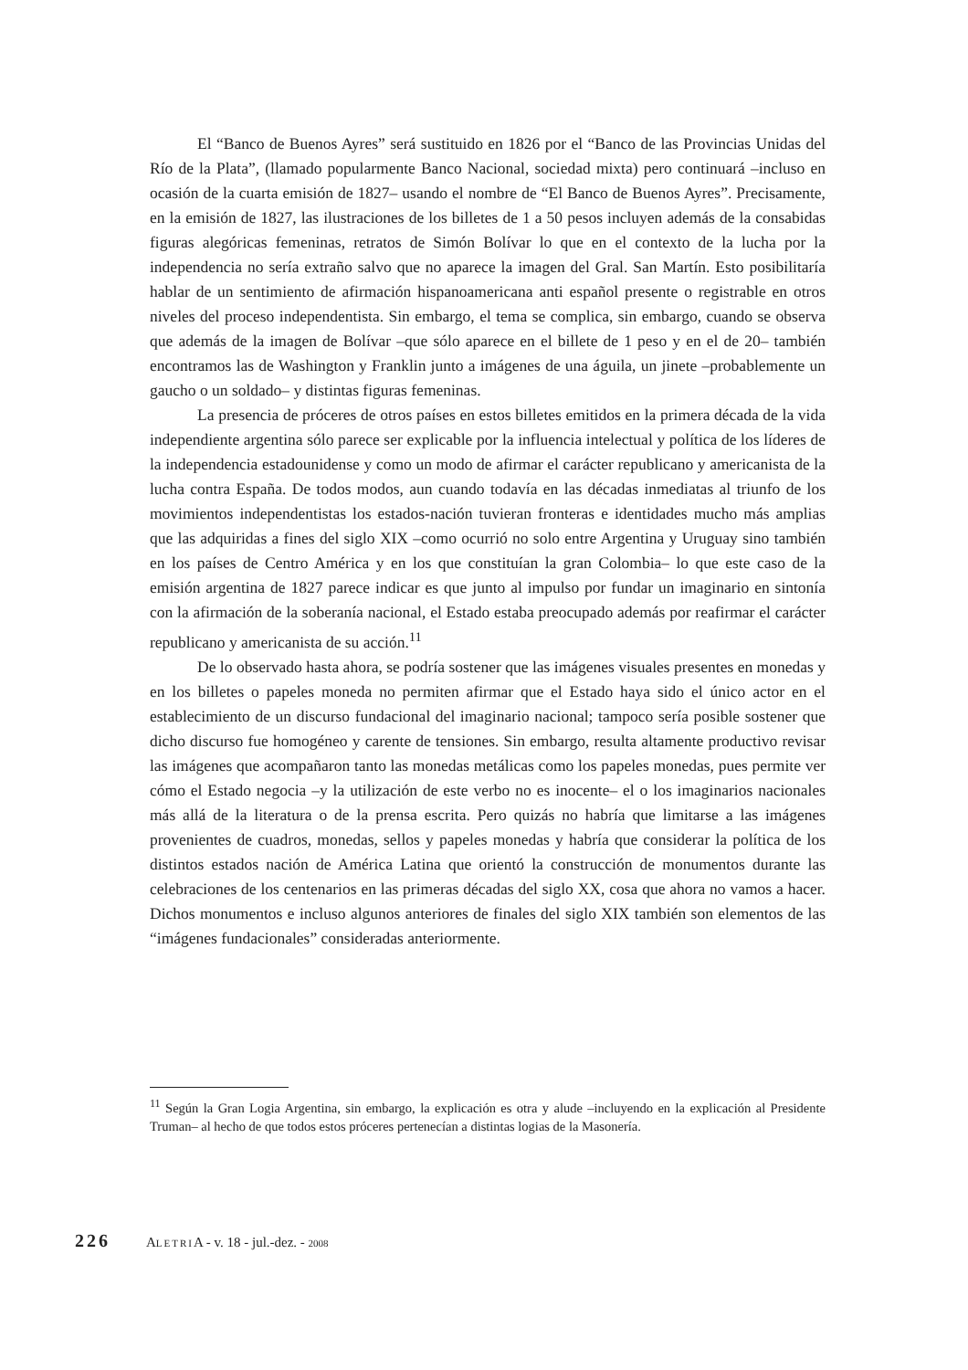El “Banco de Buenos Ayres” será sustituido en 1826 por el “Banco de las Provincias Unidas del Río de la Plata”, (llamado popularmente Banco Nacional, sociedad mixta) pero continuará –incluso en ocasión de la cuarta emisión de 1827– usando el nombre de “El Banco de Buenos Ayres”. Precisamente, en la emisión de 1827, las ilustraciones de los billetes de 1 a 50 pesos incluyen además de la consabidas figuras alegóricas femeninas, retratos de Simón Bolívar lo que en el contexto de la lucha por la independencia no sería extraño salvo que no aparece la imagen del Gral. San Martín. Esto posibilitaría hablar de un sentimiento de afirmación hispanoamericana anti español presente o registrable en otros niveles del proceso independentista. Sin embargo, el tema se complica, sin embargo, cuando se observa que además de la imagen de Bolívar –que sólo aparece en el billete de 1 peso y en el de 20– también encontramos las de Washington y Franklin junto a imágenes de una águila, un jinete –probablemente un gaucho o un soldado– y distintas figuras femeninas.
La presencia de próceres de otros países en estos billetes emitidos en la primera década de la vida independiente argentina sólo parece ser explicable por la influencia intelectual y política de los líderes de la independencia estadounidense y como un modo de afirmar el carácter republicano y americanista de la lucha contra España. De todos modos, aun cuando todavía en las décadas inmediatas al triunfo de los movimientos independentistas los estados-nación tuvieran fronteras e identidades mucho más amplias que las adquiridas a fines del siglo XIX –como ocurrió no solo entre Argentina y Uruguay sino también en los países de Centro América y en los que constituían la gran Colombia– lo que este caso de la emisión argentina de 1827 parece indicar es que junto al impulso por fundar un imaginario en sintonía con la afirmación de la soberanía nacional, el Estado estaba preocupado además por reafirmar el carácter republicano y americanista de su acción.<sup>11</sup>
De lo observado hasta ahora, se podría sostener que las imágenes visuales presentes en monedas y en los billetes o papeles moneda no permiten afirmar que el Estado haya sido el único actor en el establecimiento de un discurso fundacional del imaginario nacional; tampoco sería posible sostener que dicho discurso fue homogéneo y carente de tensiones. Sin embargo, resulta altamente productivo revisar las imágenes que acompañaron tanto las monedas metálicas como los papeles monedas, pues permite ver cómo el Estado negocia –y la utilización de este verbo no es inocente– el o los imaginarios nacionales más allá de la literatura o de la prensa escrita. Pero quizás no habría que limitarse a las imágenes provenientes de cuadros, monedas, sellos y papeles monedas y habría que considerar la política de los distintos estados nación de América Latina que orientó la construcción de monumentos durante las celebraciones de los centenarios en las primeras décadas del siglo XX, cosa que ahora no vamos a hacer. Dichos monumentos e incluso algunos anteriores de finales del siglo XIX también son elementos de las “imágenes fundacionales” consideradas anteriormente.
<sup>11</sup> Según la Gran Logia Argentina, sin embargo, la explicación es otra y alude –incluyendo en la explicación al Presidente Truman– al hecho de que todos estos próceres pertenecían a distintas logias de la Masonería.
226 ALETRIA - v. 18 - jul.-dez. - 2008